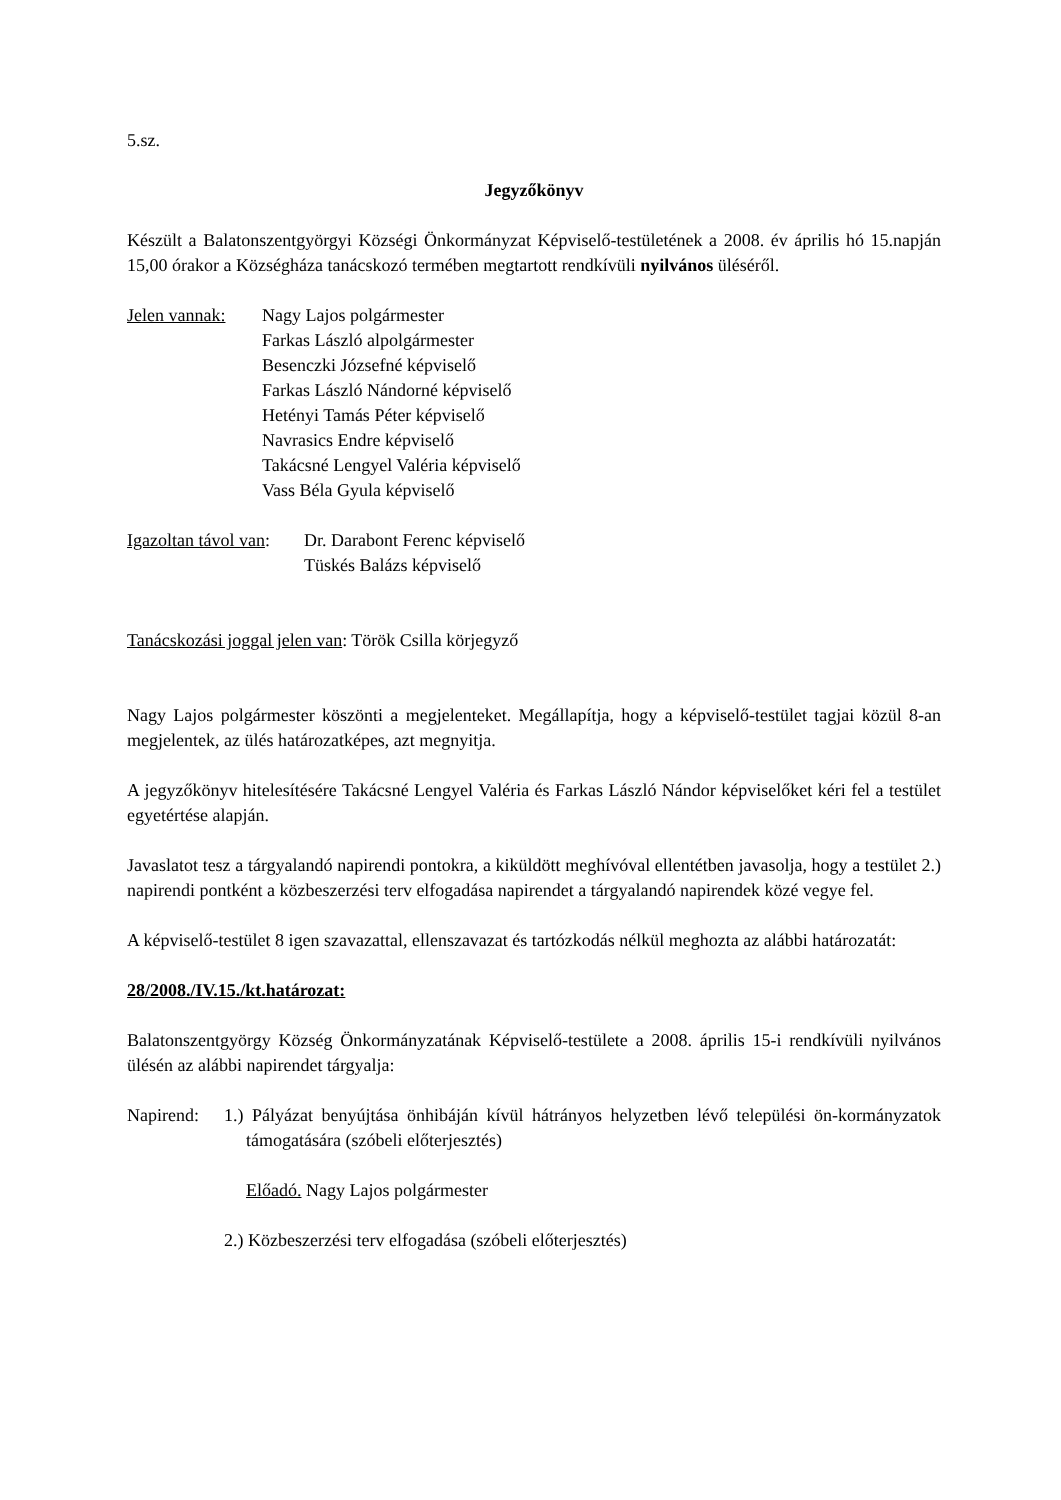5.sz.
Jegyzőkönyv
Készült a Balatonszentgyörgyi Községi Önkormányzat Képviselő-testületének a 2008. év április hó 15.napján 15,00 órakor a Községháza tanácskozó termében megtartott rendkívüli nyilvános üléséről.
Jelen vannak:
Nagy Lajos polgármester
Farkas László alpolgármester
Besenczki Józsefné képviselő
Farkas László Nándorné képviselő
Hetényi Tamás Péter képviselő
Navrasics Endre képviselő
Takácsné Lengyel Valéria képviselő
Vass Béla Gyula képviselő
Igazoltan távol van:
Dr. Darabont Ferenc képviselő
Tüskés Balázs képviselő
Tanácskozási joggal jelen van: Török Csilla körjegyző
Nagy Lajos polgármester köszönti a megjelenteket. Megállapítja, hogy a képviselő-testület tagjai közül 8-an megjelentek, az ülés határozatképes, azt megnyitja.
A jegyzőkönyv hitelesítésére Takácsné Lengyel Valéria és Farkas László Nándor képviselőket kéri fel a testület egyetértése alapján.
Javaslatot tesz a tárgyalandó napirendi pontokra, a kiküldött meghívóval ellentétben javasolja, hogy a testület 2.) napirendi pontként a közbeszerzési terv elfogadása napirendet a tárgyalandó napirendek közé vegye fel.
A képviselő-testület 8 igen szavazattal, ellenszavazat és tartózkodás nélkül meghozta az alábbi határozatát:
28/2008./IV.15./kt.határozat:
Balatonszentgyörgy Község Önkormányzatának Képviselő-testülete a 2008. április 15-i rendkívüli nyilvános ülésén az alábbi napirendet tárgyalja:
Napirend:
1.) Pályázat benyújtása önhibáján kívül hátrányos helyzetben lévő települési ön-kormányzatok támogatására (szóbeli előterjesztés)
Előadó. Nagy Lajos polgármester
2.) Közbeszerzési terv elfogadása (szóbeli előterjesztés)